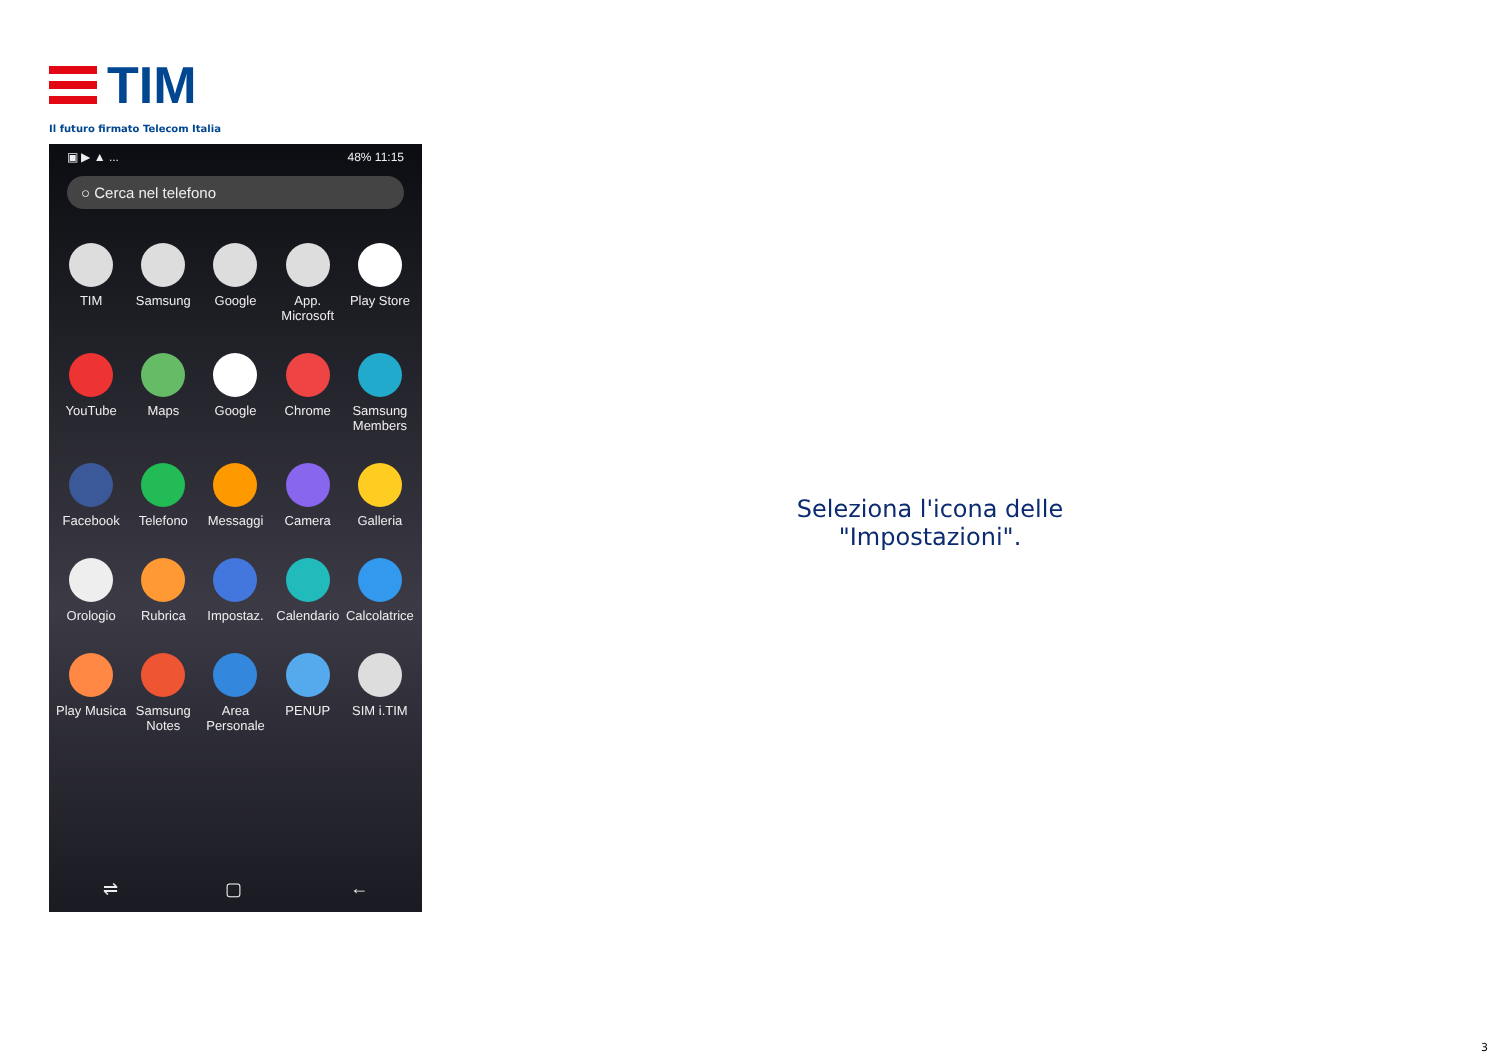TIM
Il futuro firmato Telecom Italia
▣ ▶ ▲ ... 48% 11:15
○ Cerca nel telefono
TIM
Samsung
Google
App. Microsoft
Play Store
YouTube
Maps
Google
Chrome
Samsung Members
Facebook
Telefono
Messaggi
Camera
Galleria
Orologio
Rubrica
Impostaz.
Calendario
Calcolatrice
Play Musica
Samsung Notes
Area Personale
PENUP
SIM i.TIM
⇌ ▢ ←
Seleziona l'icona delle "Impostazioni".
3